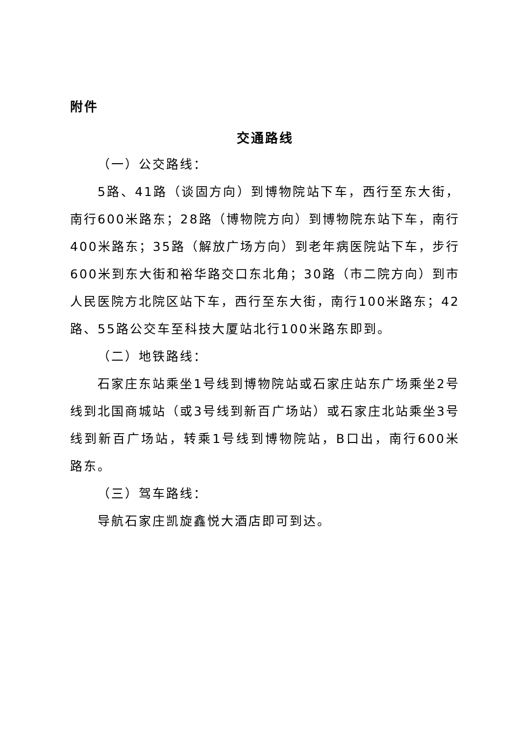附件
交通路线
（一）公交路线：
5路、41路（谈固方向）到博物院站下车，西行至东大街，南行600米路东；28路（博物院方向）到博物院东站下车，南行400米路东；35路（解放广场方向）到老年病医院站下车，步行600米到东大街和裕华路交口东北角；30路（市二院方向）到市人民医院方北院区站下车，西行至东大街，南行100米路东；42路、55路公交车至科技大厦站北行100米路东即到。
（二）地铁路线：
石家庄东站乘坐1号线到博物院站或石家庄站东广场乘坐2号线到北国商城站（或3号线到新百广场站）或石家庄北站乘坐3号线到新百广场站，转乘1号线到博物院站，B口出，南行600米路东。
（三）驾车路线：
导航石家庄凯旋鑫悦大酒店即可到达。